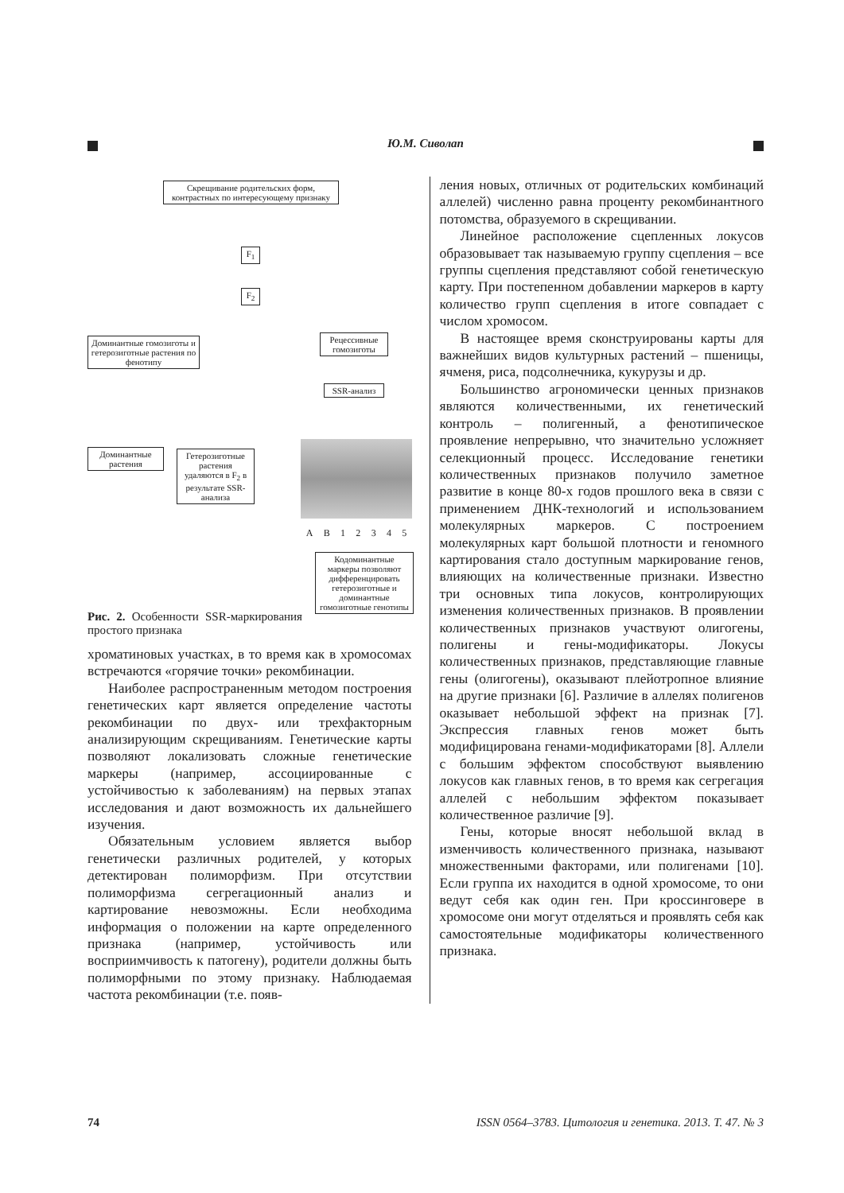Ю.М. Сиволап
Скрещивание родительских форм, контрастных по интересующему признаку
F<sub>1</sub>
F<sub>2</sub>
Доминантные гомозиготы и гетерозиготные растения по фенотипу
Рецессивные гомозиготы
SSR-анализ
Доминантные растения
Гетерозиготные растения удаляются в F<sub>2</sub> в результате SSR-анализа
A B 1 2 3 4 5
Кодоминантные маркеры позволяют дифференцировать гетерозиготные и доминантные гомозиготные генотипы
Рис. 2. Особенности SSR-маркирования простого признака
хроматиновых участках, в то время как в хромосомах встречаются «горячие точки» рекомбинации.
Наиболее распространенным методом построения генетических карт является определение частоты рекомбинации по двух- или трехфакторным анализирующим скрещиваниям. Генетические карты позволяют локализовать сложные генетические маркеры (например, ассоциированные с устойчивостью к заболеваниям) на первых этапах исследования и дают возможность их дальнейшего изучения.
Обязательным условием является выбор генетически различных родителей, у которых детектирован полиморфизм. При отсутствии полиморфизма сегрегационный анализ и картирование невозможны. Если необходима информация о положении на карте определенного признака (например, устойчивость или восприимчивость к патогену), родители должны быть полиморфными по этому признаку. Наблюдаемая частота рекомбинации (т.е. появ-
ления новых, отличных от родительских комбинаций аллелей) численно равна проценту рекомбинантного потомства, образуемого в скрещивании.
Линейное расположение сцепленных локусов образовывает так называемую группу сцепления – все группы сцепления представляют собой генетическую карту. При постепенном добавлении маркеров в карту количество групп сцепления в итоге совпадает с числом хромосом.
В настоящее время сконструированы карты для важнейших видов культурных растений – пшеницы, ячменя, риса, подсолнечника, кукурузы и др.
Большинство агрономически ценных признаков являются количественными, их генетический контроль – полигенный, а фенотипическое проявление непрерывно, что значительно усложняет селекционный процесс. Исследование генетики количественных признаков получило заметное развитие в конце 80-х годов прошлого века в связи с применением ДНК-технологий и использованием молекулярных маркеров. С построением молекулярных карт большой плотности и геномного картирования стало доступным маркирование генов, влияющих на количественные признаки. Известно три основных типа локусов, контролирующих изменения количественных признаков. В проявлении количественных признаков участвуют олигогены, полигены и гены-модификаторы. Локусы количественных признаков, представляющие главные гены (олигогены), оказывают плейотропное влияние на другие признаки [6]. Различие в аллелях полигенов оказывает небольшой эффект на признак [7]. Экспрессия главных генов может быть модифицирована генами-модификаторами [8]. Аллели с большим эффектом способствуют выявлению локусов как главных генов, в то время как сегрегация аллелей с небольшим эффектом показывает количественное различие [9].
Гены, которые вносят небольшой вклад в изменчивость количественного признака, называют множественными факторами, или полигенами [10]. Если группа их находится в одной хромосоме, то они ведут себя как один ген. При кроссинговере в хромосоме они могут отделяться и проявлять себя как самостоятельные модификаторы количественного признака.
74 ISSN 0564–3783. Цитология и генетика. 2013. Т. 47. № 3